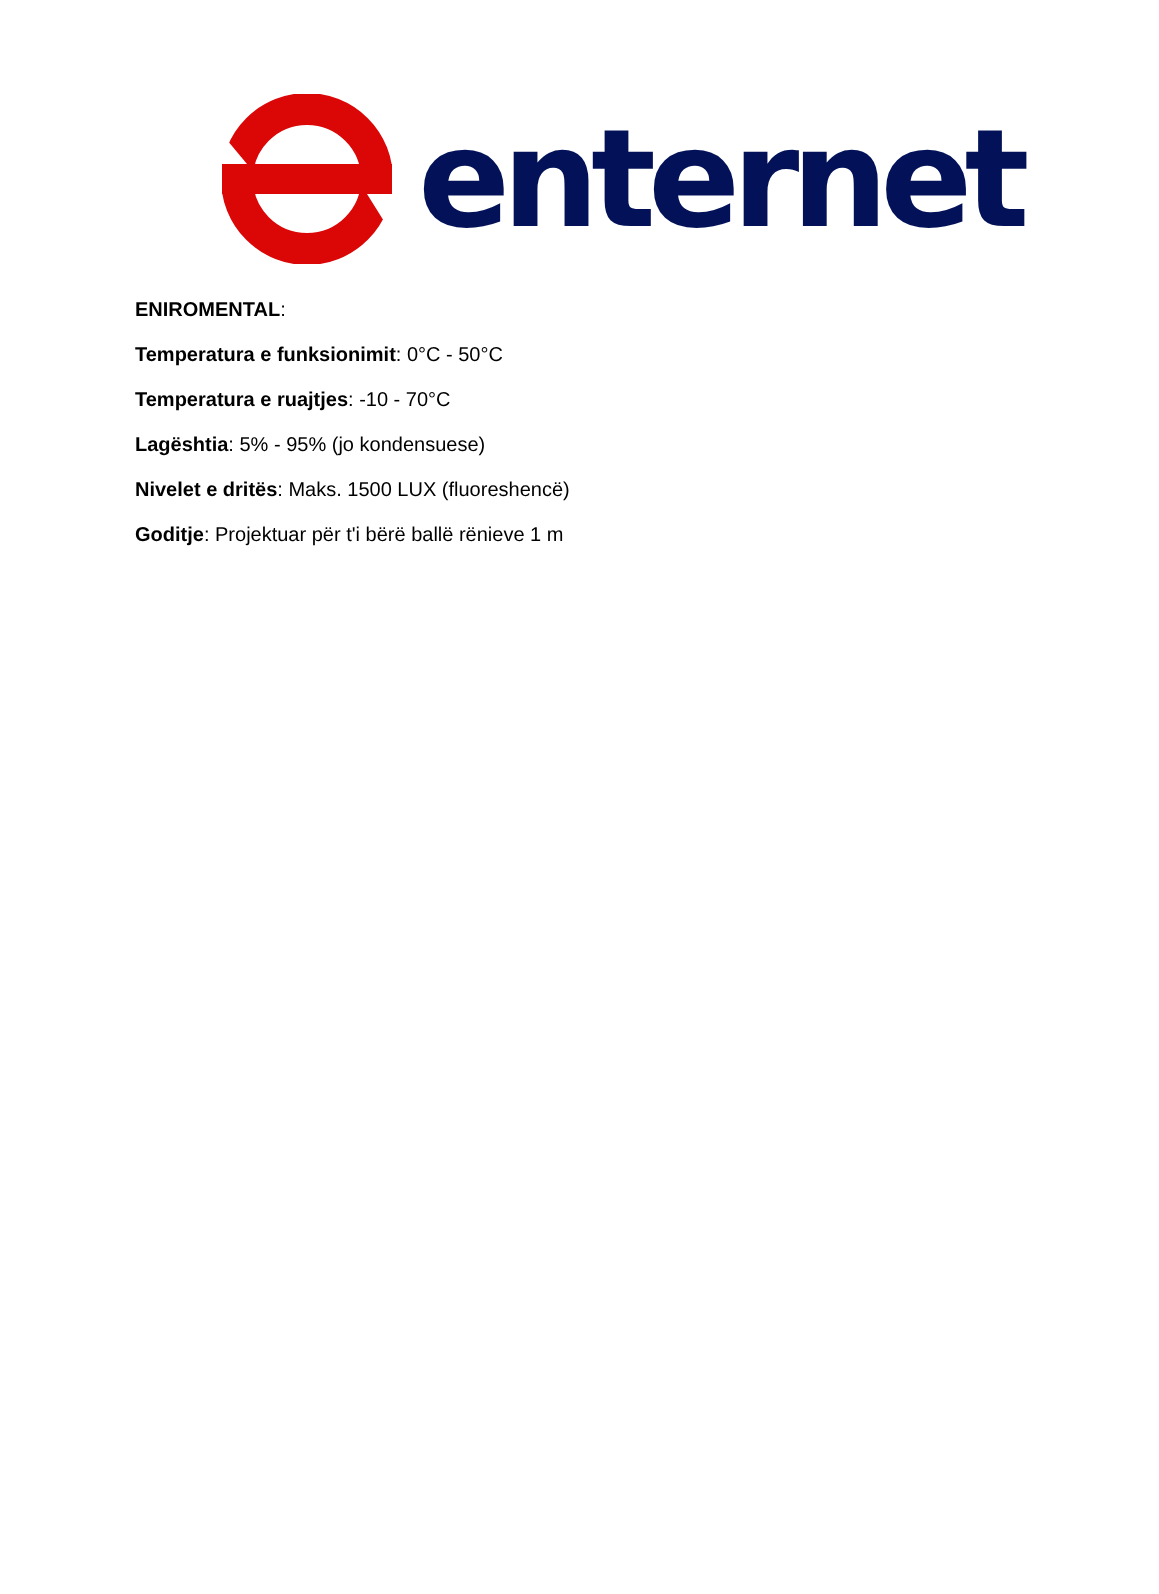enternet
ENIROMENTAL:
Temperatura e funksionimit: 0°C - 50°C
Temperatura e ruajtjes: -10 - 70°C
Lagështia: 5% - 95% (jo kondensuese)
Nivelet e dritës: Maks. 1500 LUX (fluoreshencë)
Goditje: Projektuar për t'i bërë ballë rënieve 1 m